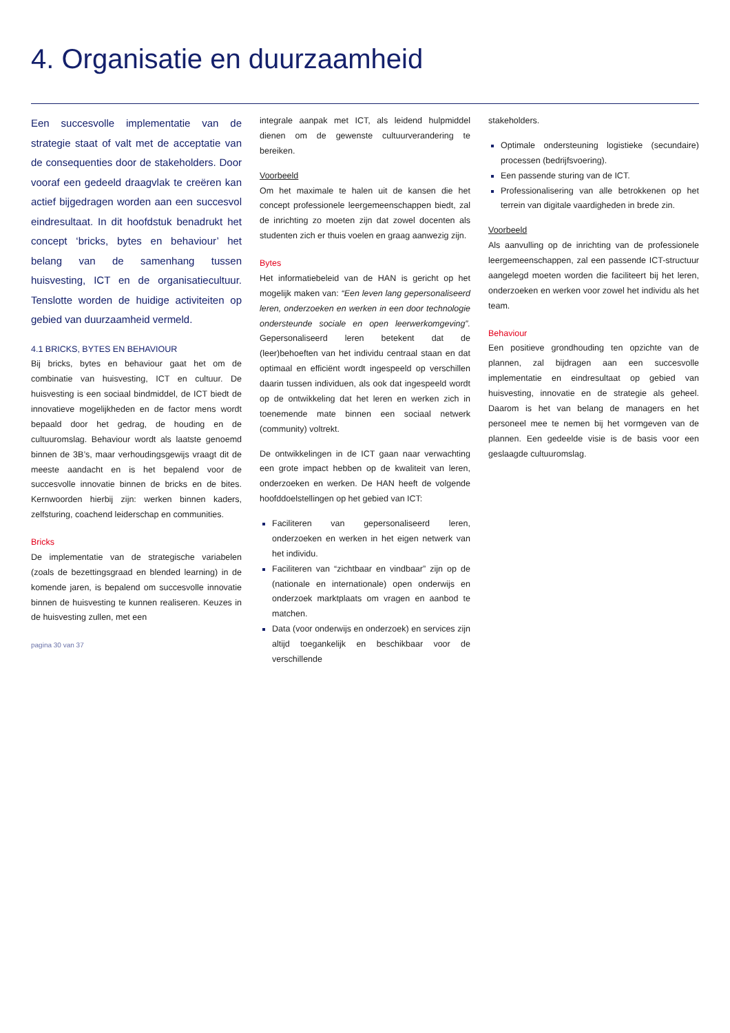4. Organisatie en duurzaamheid
Een succesvolle implementatie van de strategie staat of valt met de acceptatie van de consequenties door de stakeholders. Door vooraf een gedeeld draagvlak te creëren kan actief bijgedragen worden aan een succesvol eindresultaat. In dit hoofdstuk benadrukt het concept ‘bricks, bytes en behaviour’ het belang van de samenhang tussen huisvesting, ICT en de organisatiecultuur. Tenslotte worden de huidige activiteiten op gebied van duurzaamheid vermeld.
4.1 BRICKS, BYTES EN BEHAVIOUR
Bij bricks, bytes en behaviour gaat het om de combinatie van huisvesting, ICT en cultuur. De huisvesting is een sociaal bindmiddel, de ICT biedt de innovatieve mogelijkheden en de factor mens wordt bepaald door het gedrag, de houding en de cultuuromslag. Behaviour wordt als laatste genoemd binnen de 3B’s, maar verhoudingsgewijs vraagt dit de meeste aandacht en is het bepalend voor de succesvolle innovatie binnen de bricks en de bites. Kernwoorden hierbij zijn: werken binnen kaders, zelfsturing, coachend leiderschap en communities.
Bricks
De implementatie van de strategische variabelen (zoals de bezettingsgraad en blended learning) in de komende jaren, is bepalend om succesvolle innovatie binnen de huisvesting te kunnen realiseren. Keuzes in de huisvesting zullen, met een
pagina 30 van 37
integrale aanpak met ICT, als leidend hulpmiddel dienen om de gewenste cultuurverandering te bereiken.
Voorbeeld
Om het maximale te halen uit de kansen die het concept professionele leergemeenschappen biedt, zal de inrichting zo moeten zijn dat zowel docenten als studenten zich er thuis voelen en graag aanwezig zijn.
Bytes
Het informatiebeleid van de HAN is gericht op het mogelijk maken van: “Een leven lang gepersonaliseerd leren, onderzoeken en werken in een door technologie ondersteunde sociale en open leerwerkomgeving”. Gepersonaliseerd leren betekent dat de (leer)behoeften van het individu centraal staan en dat optimaal en efficiënt wordt ingespeeld op verschillen daarin tussen individuen, als ook dat ingespeeld wordt op de ontwikkeling dat het leren en werken zich in toenemende mate binnen een sociaal netwerk (community) voltrekt.
De ontwikkelingen in de ICT gaan naar verwachting een grote impact hebben op de kwaliteit van leren, onderzoeken en werken. De HAN heeft de volgende hoofddoelstellingen op het gebied van ICT:
Faciliteren van gepersonaliseerd leren, onderzoeken en werken in het eigen netwerk van het individu.
Faciliteren van “zichtbaar en vindbaar” zijn op de (nationale en internationale) open onderwijs en onderzoek marktplaats om vragen en aanbod te matchen.
Data (voor onderwijs en onderzoek) en services zijn altijd toegankelijk en beschikbaar voor de verschillende
stakeholders.
Optimale ondersteuning logistieke (secundaire) processen (bedrijfsvoering).
Een passende sturing van de ICT.
Professionalisering van alle betrokkenen op het terrein van digitale vaardigheden in brede zin.
Voorbeeld
Als aanvulling op de inrichting van de professionele leergemeenschappen, zal een passende ICT-structuur aangelegd moeten worden die faciliteert bij het leren, onderzoeken en werken voor zowel het individu als het team.
Behaviour
Een positieve grondhouding ten opzichte van de plannen, zal bijdragen aan een succesvolle implementatie en eindresultaat op gebied van huisvesting, innovatie en de strategie als geheel. Daarom is het van belang de managers en het personeel mee te nemen bij het vormgeven van de plannen. Een gedeelde visie is de basis voor een geslaagde cultuuromslag.